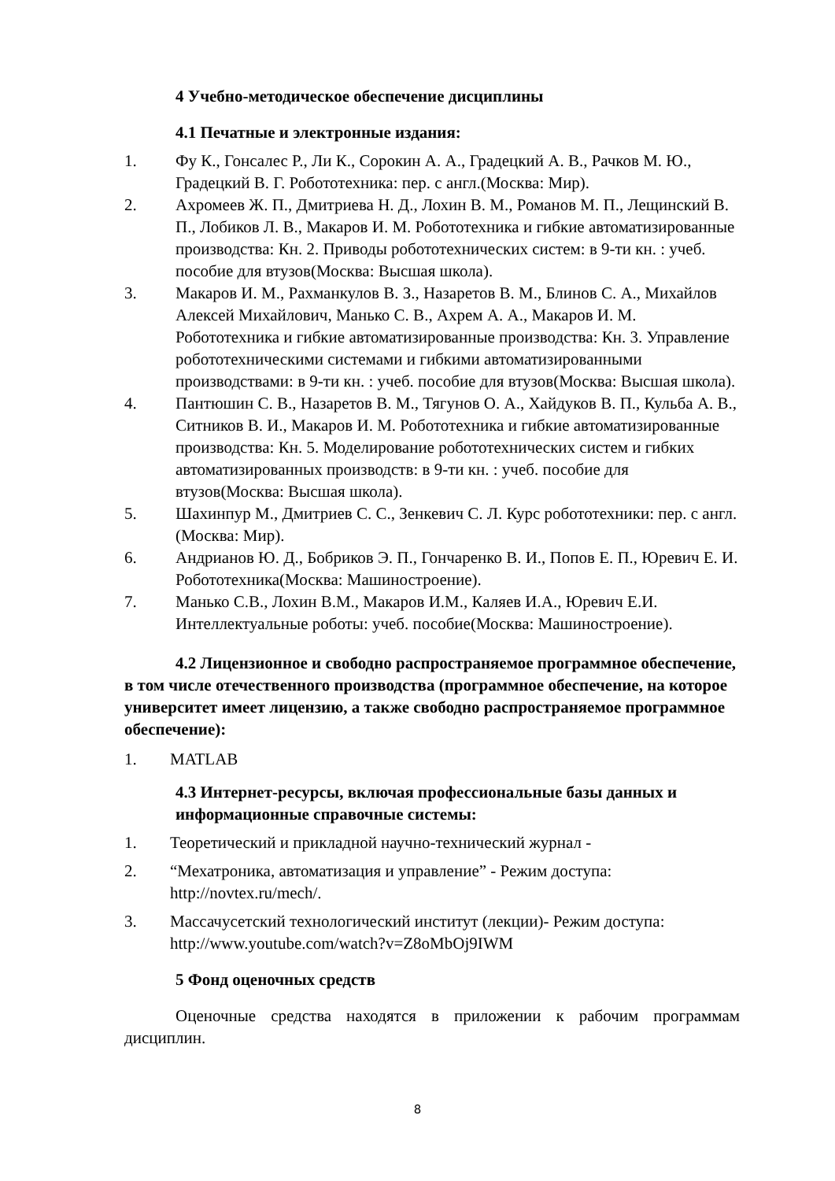4 Учебно-методическое обеспечение дисциплины
4.1 Печатные и электронные издания:
1. Фу К., Гонсалес Р., Ли К., Сорокин А. А., Градецкий А. В., Рачков М. Ю., Градецкий В. Г. Робототехника: пер. с англ.(Москва: Мир).
2. Ахромеев Ж. П., Дмитриева Н. Д., Лохин В. М., Романов М. П., Лещинский В. П., Лобиков Л. В., Макаров И. М. Робототехника и гибкие автоматизированные производства: Кн. 2. Приводы робототехнических систем: в 9-ти кн. : учеб. пособие для втузов(Москва: Высшая школа).
3. Макаров И. М., Рахманкулов В. З., Назаретов В. М., Блинов С. А., Михайлов Алексей Михайлович, Манько С. В., Ахрем А. А., Макаров И. М. Робототехника и гибкие автоматизированные производства: Кн. 3. Управление робототехническими системами и гибкими автоматизированными производствами: в 9-ти кн. : учеб. пособие для втузов(Москва: Высшая школа).
4. Пантюшин С. В., Назаретов В. М., Тягунов О. А., Хайдуков В. П., Кульба А. В., Ситников В. И., Макаров И. М. Робототехника и гибкие автоматизированные производства: Кн. 5. Моделирование робототехнических систем и гибких автоматизированных производств: в 9-ти кн. : учеб. пособие для втузов(Москва: Высшая школа).
5. Шахинпур М., Дмитриев С. С., Зенкевич С. Л. Курс робототехники: пер. с англ.(Москва: Мир).
6. Андрианов Ю. Д., Бобриков Э. П., Гончаренко В. И., Попов Е. П., Юревич Е. И. Робототехника(Москва: Машиностроение).
7. Манько С.В., Лохин В.М., Макаров И.М., Каляев И.А., Юревич Е.И. Интеллектуальные роботы: учеб. пособие(Москва: Машиностроение).
4.2 Лицензионное и свободно распространяемое программное обеспечение, в том числе отечественного производства (программное обеспечение, на которое университет имеет лицензию, а также свободно распространяемое программное обеспечение):
1. MATLAB
4.3 Интернет-ресурсы, включая профессиональные базы данных и информационные справочные системы:
1. Теоретический и прикладной научно-технический журнал -
2. “Мехатроника, автоматизация и управление” - Режим доступа: http://novtex.ru/mech/.
3. Массачусетский технологический институт (лекции)- Режим доступа: http://www.youtube.com/watch?v=Z8oMbOj9IWM
5 Фонд оценочных средств
Оценочные средства находятся в приложении к рабочим программам дисциплин.
8